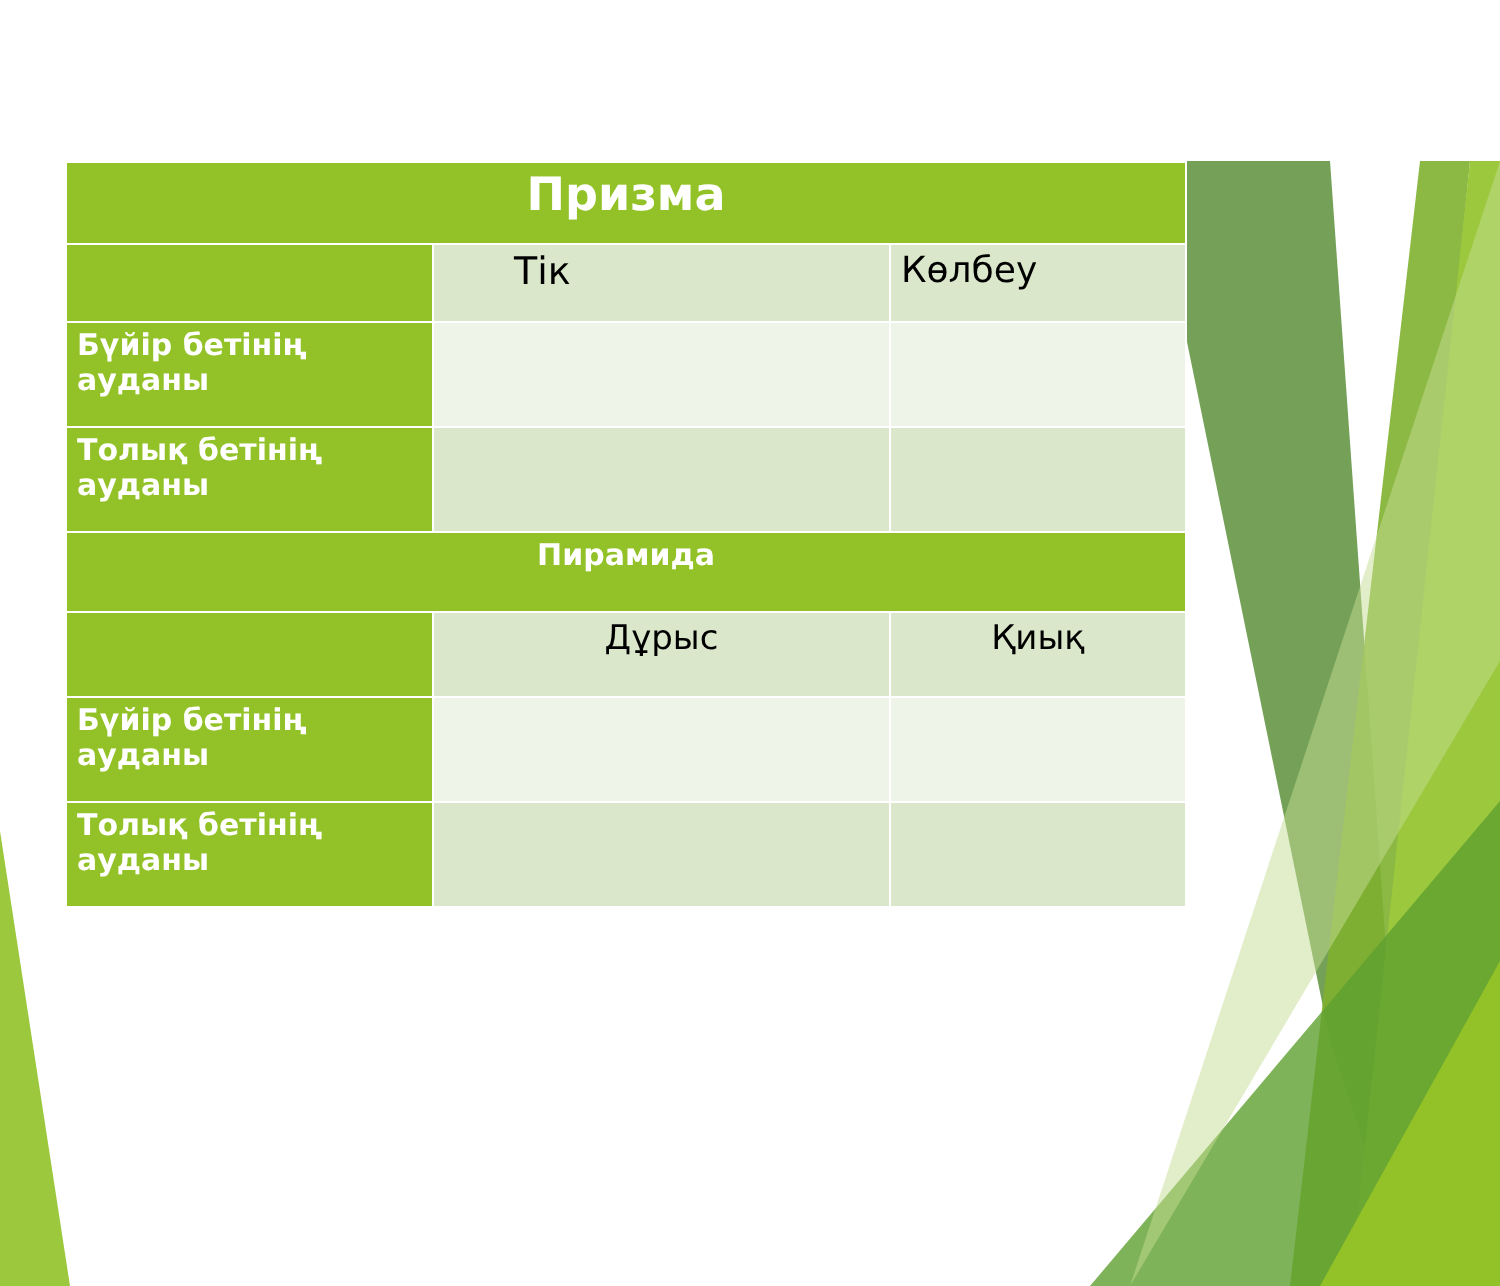| Призма | | |
| | Тік | Көлбеу |
| Бүйір бетінің ауданы | | |
| Толық бетінің ауданы | | |
| Пирамида | | |
| | Дұрыс | Қиық |
| Бүйір бетінің ауданы | | |
| Толық бетінің ауданы | | |